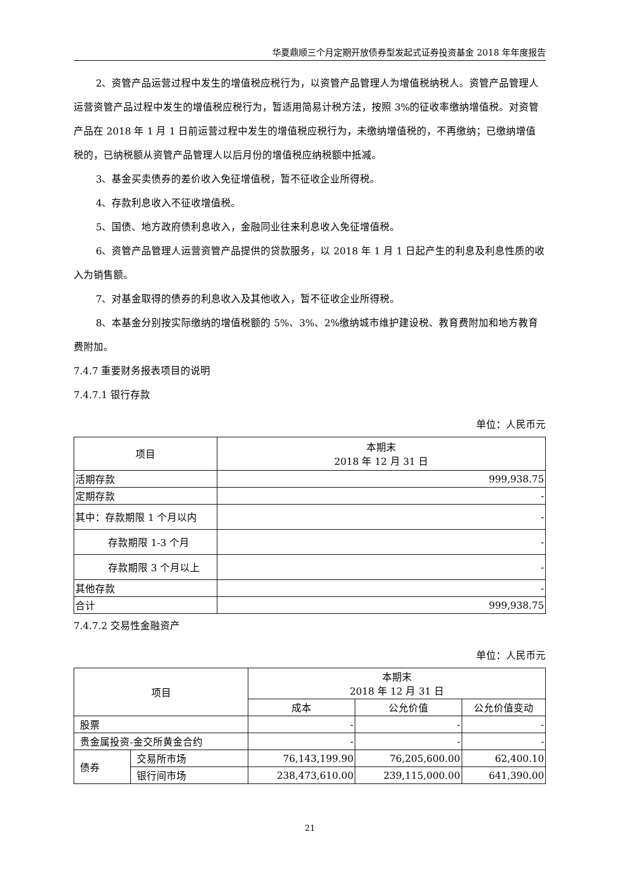华夏鼎顺三个月定期开放债券型发起式证券投资基金 2018 年年度报告
2、资管产品运营过程中发生的增值税应税行为，以资管产品管理人为增值税纳税人。资管产品管理人运营资管产品过程中发生的增值税应税行为，暂适用简易计税方法，按照 3%的征收率缴纳增值税。对资管产品在 2018 年 1 月 1 日前运营过程中发生的增值税应税行为，未缴纳增值税的，不再缴纳；已缴纳增值税的，已纳税额从资管产品管理人以后月份的增值税应纳税额中抵减。
3、基金买卖债券的差价收入免征增值税，暂不征收企业所得税。
4、存款利息收入不征收增值税。
5、国债、地方政府债利息收入，金融同业往来利息收入免征增值税。
6、资管产品管理人运营资管产品提供的贷款服务，以 2018 年 1 月 1 日起产生的利息及利息性质的收入为销售额。
7、对基金取得的债券的利息收入及其他收入，暂不征收企业所得税。
8、本基金分别按实际缴纳的增值税额的 5%、3%、2%缴纳城市维护建设税、教育费附加和地方教育费附加。
7.4.7 重要财务报表项目的说明
7.4.7.1 银行存款
单位：人民币元
| 项目 | 本期末 2018 年 12 月 31 日 |
| --- | --- |
| 活期存款 | 999,938.75 |
| 定期存款 | - |
| 其中：存款期限 1 个月以内 | - |
| 存款期限 1-3 个月 | - |
| 存款期限 3 个月以上 | - |
| 其他存款 | - |
| 合计 | 999,938.75 |
7.4.7.2 交易性金融资产
单位：人民币元
| 项目 | | 本期末 2018 年 12 月 31 日 | | |
| --- | --- | --- | --- | --- |
| | | 成本 | 公允价值 | 公允价值变动 |
| 股票 | | - | - | - |
| 贵金属投资-金交所黄金合约 | | - | - | - |
| 债券 | 交易所市场 | 76,143,199.90 | 76,205,600.00 | 62,400.10 |
| | 银行间市场 | 238,473,610.00 | 239,115,000.00 | 641,390.00 |
21